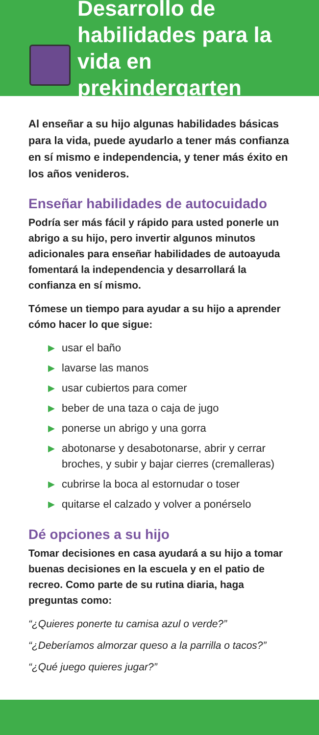Desarrollo de habilidades para la vida en prekindergarten
Al enseñar a su hijo algunas habilidades básicas para la vida, puede ayudarlo a tener más confianza en sí mismo e independencia, y tener más éxito en los años venideros.
Enseñar habilidades de autocuidado
Podría ser más fácil y rápido para usted ponerle un abrigo a su hijo, pero invertir algunos minutos adicionales para enseñar habilidades de autoayuda fomentará la independencia y desarrollará la confianza en sí mismo.
Tómese un tiempo para ayudar a su hijo a aprender cómo hacer lo que sigue:
▶ usar el baño
▶ lavarse las manos
▶ usar cubiertos para comer
▶ beber de una taza o caja de jugo
▶ ponerse un abrigo y una gorra
▶ abotonarse y desabotonarse, abrir y cerrar broches, y subir y bajar cierres (cremalleras)
▶ cubrirse la boca al estornudar o toser
▶ quitarse el calzado y volver a ponérselo
Dé opciones a su hijo
Tomar decisiones en casa ayudará a su hijo a tomar buenas decisiones en la escuela y en el patio de recreo. Como parte de su rutina diaria, haga preguntas como:
“¿Quieres ponerte tu camisa azul o verde?”
“¿Deberíamos almorzar queso a la parrilla o tacos?”
“¿Qué juego quieres jugar?”